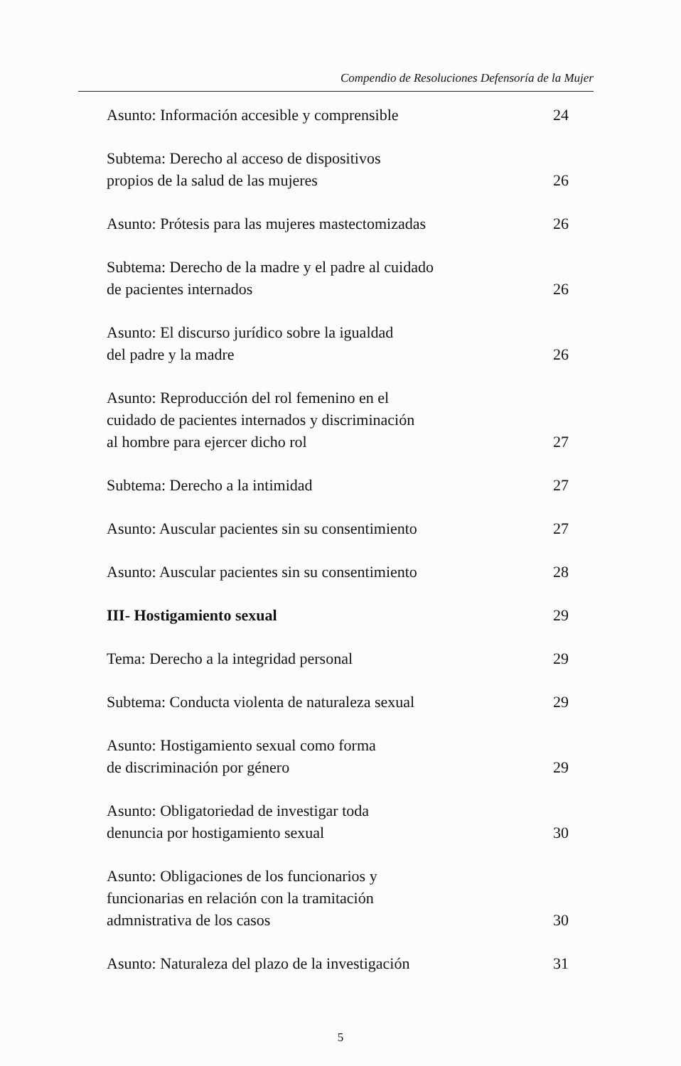Compendio de Resoluciones Defensoría de la Mujer
Asunto: Información accesible y comprensible 24
Subtema: Derecho al acceso de dispositivos
propios de la salud de las mujeres 26
Asunto: Prótesis para las mujeres mastectomizadas 26
Subtema: Derecho de la madre y el padre al cuidado
de pacientes internados 26
Asunto: El discurso jurídico sobre la igualdad
del padre y la madre 26
Asunto: Reproducción del rol femenino en el
cuidado de pacientes internados y discriminación
al hombre para ejercer dicho rol 27
Subtema: Derecho a la intimidad 27
Asunto: Auscular pacientes sin su consentimiento 27
Asunto: Auscular pacientes sin su consentimiento 28
III- Hostigamiento sexual 29
Tema: Derecho a la integridad personal 29
Subtema: Conducta violenta de naturaleza sexual 29
Asunto: Hostigamiento sexual como forma
de discriminación por género 29
Asunto: Obligatoriedad de investigar toda
denuncia por hostigamiento sexual 30
Asunto: Obligaciones de los funcionarios y
funcionarias en relación con la tramitación
admnistrativa de los casos 30
Asunto: Naturaleza del plazo de la investigación 31
5